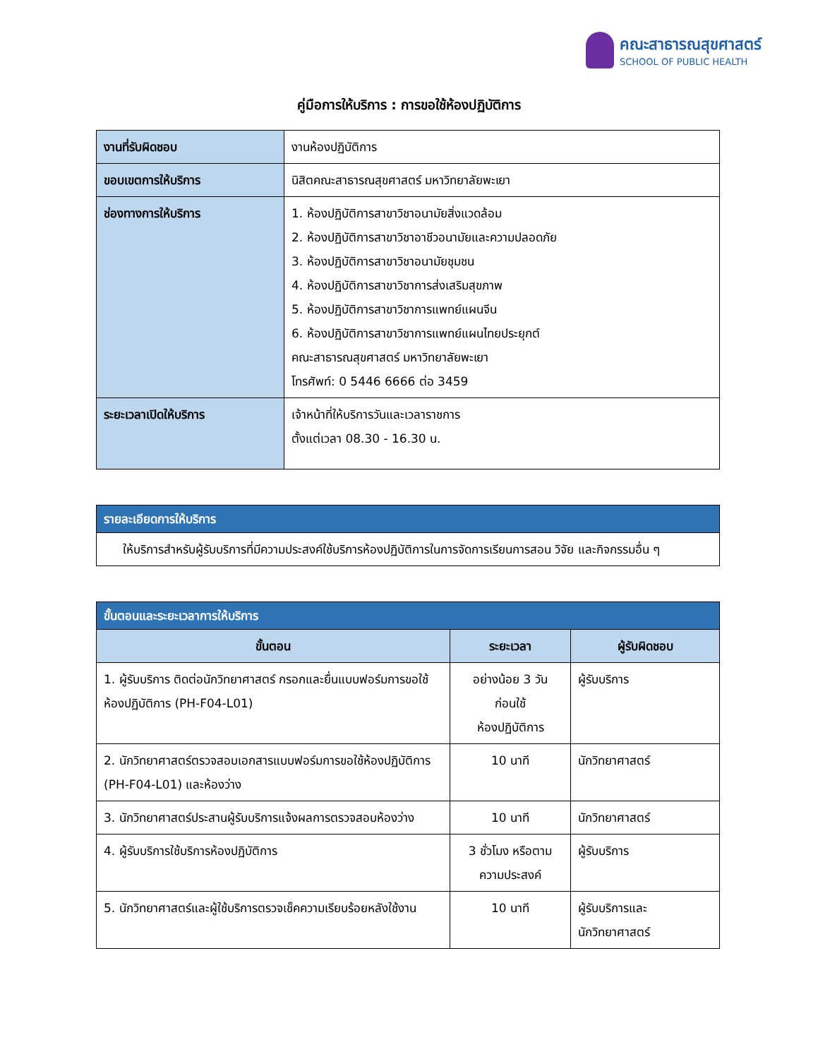คณะสาธารณสุขศาสตร์
SCHOOL OF PUBLIC HEALTH
คู่มือการให้บริการ : การขอใช้ห้องปฏิบัติการ
| งานที่รับผิดชอบ | งานห้องปฏิบัติการ |
| ขอบเขตการให้บริการ | นิสิตคณะสาธารณสุขศาสตร์ มหาวิทยาลัยพะเยา |
| ช่องทางการให้บริการ | 1. ห้องปฏิบัติการสาขาวิชาอนามัยสิ่งแวดล้อม 2. ห้องปฏิบัติการสาขาวิชาอาชีวอนามัยและความปลอดภัย 3. ห้องปฏิบัติการสาขาวิชาอนามัยชุมชน 4. ห้องปฏิบัติการสาขาวิชาการส่งเสริมสุขภาพ 5. ห้องปฏิบัติการสาขาวิชาการแพทย์แผนจีน 6. ห้องปฏิบัติการสาขาวิชาการแพทย์แผนไทยประยุกต์ คณะสาธารณสุขศาสตร์ มหาวิทยาลัยพะเยา โทรศัพท์: 0 5446 6666 ต่อ 3459 |
| ระยะเวลาเปิดให้บริการ | เจ้าหน้าที่ให้บริการวันและเวลาราชการ ตั้งแต่เวลา 08.30 - 16.30 น. |
| รายละเอียดการให้บริการ |
| --- |
| ให้บริการสำหรับผู้รับบริการที่มีความประสงค์ใช้บริการห้องปฏิบัติการในการจัดการเรียนการสอน วิจัย และกิจกรรมอื่น ๆ |
| ขั้นตอนและระยะเวลาการให้บริการ | | |
| --- | --- | --- |
| ขั้นตอน | ระยะเวลา | ผู้รับผิดชอบ |
| 1. ผู้รับบริการ ติดต่อนักวิทยาศาสตร์ กรอกและยื่นแบบฟอร์มการขอใช้ห้องปฏิบัติการ (PH-F04-L01) | อย่างน้อย 3 วัน ก่อนใช้ ห้องปฏิบัติการ | ผู้รับบริการ |
| 2. นักวิทยาศาสตร์ตรวจสอบเอกสารแบบฟอร์มการขอใช้ห้องปฏิบัติการ (PH-F04-L01) และห้องว่าง | 10 นาที | นักวิทยาศาสตร์ |
| 3. นักวิทยาศาสตร์ประสานผู้รับบริการแจ้งผลการตรวจสอบห้องว่าง | 10 นาที | นักวิทยาศาสตร์ |
| 4. ผู้รับบริการใช้บริการห้องปฏิบัติการ | 3 ชั่วโมง หรือตามความประสงค์ | ผู้รับบริการ |
| 5. นักวิทยาศาสตร์และผู้ใช้บริการตรวจเช็คความเรียบร้อยหลังใช้งาน | 10 นาที | ผู้รับบริการและ นักวิทยาศาสตร์ |